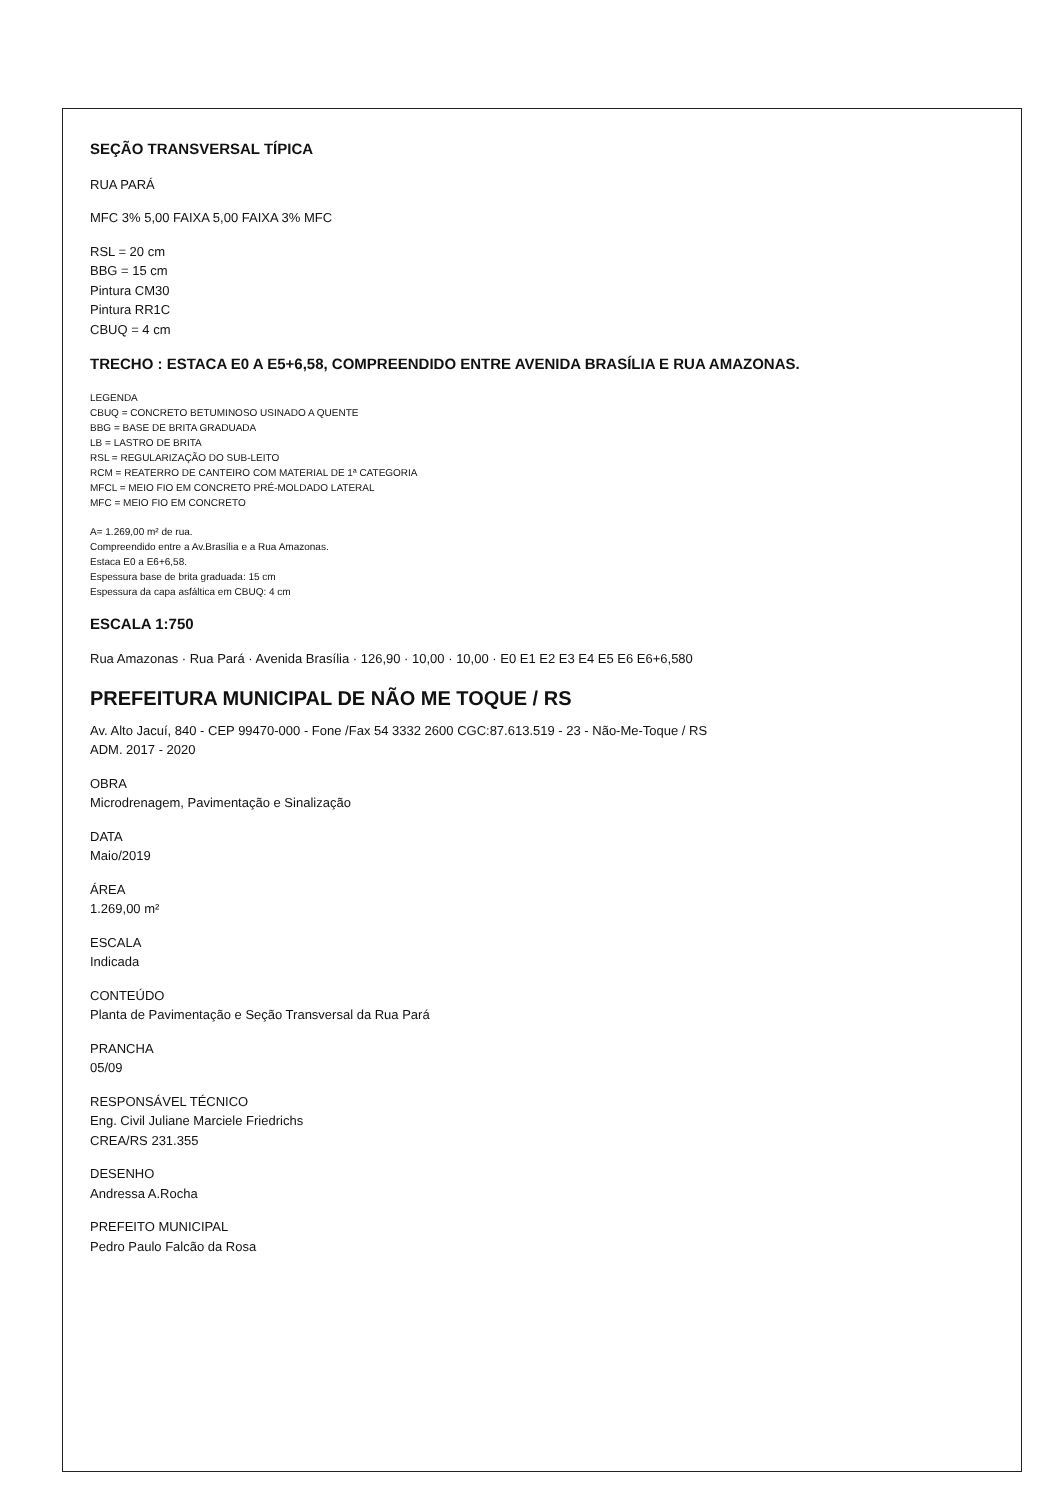SEÇÃO TRANSVERSAL TÍPICA
RUA PARÁ
MFC 3% 5,00 FAIXA 5,00 FAIXA 3% MFC
RSL = 20 cm
BBG = 15 cm
Pintura CM30
Pintura RR1C
CBUQ = 4 cm
TRECHO : ESTACA E0 A E5+6,58, COMPREENDIDO ENTRE AVENIDA BRASÍLIA E RUA AMAZONAS.
LEGENDA
CBUQ = CONCRETO BETUMINOSO USINADO A QUENTE
BBG = BASE DE BRITA GRADUADA
LB = LASTRO DE BRITA
RSL = REGULARIZAÇÃO DO SUB-LEITO
RCM = REATERRO DE CANTEIRO COM MATERIAL DE 1ª CATEGORIA
MFCL = MEIO FIO EM CONCRETO PRÉ-MOLDADO LATERAL
MFC = MEIO FIO EM CONCRETO
A= 1.269,00 m² de rua.
Compreendido entre a Av.Brasília e a Rua Amazonas.
Estaca E0 a E6+6,58.
Espessura base de brita graduada: 15 cm
Espessura da capa asfáltica em CBUQ: 4 cm
ESCALA 1:750
Rua Amazonas · Rua Pará · Avenida Brasília · 126,90 · 10,00 · 10,00 · E0 E1 E2 E3 E4 E5 E6 E6+6,580
PREFEITURA MUNICIPAL DE NÃO ME TOQUE / RS
Av. Alto Jacuí, 840 - CEP 99470-000 - Fone /Fax 54 3332 2600 CGC:87.613.519 - 23 - Não-Me-Toque / RS
ADM. 2017 - 2020
OBRA
Microdrenagem, Pavimentação e Sinalização
DATA
Maio/2019
ÁREA
1.269,00 m²
ESCALA
Indicada
CONTEÚDO
Planta de Pavimentação e Seção Transversal da Rua Pará
PRANCHA
05/09
RESPONSÁVEL TÉCNICO
Eng. Civil Juliane Marciele Friedrichs
CREA/RS 231.355
DESENHO
Andressa A.Rocha
PREFEITO MUNICIPAL
Pedro Paulo Falcão da Rosa